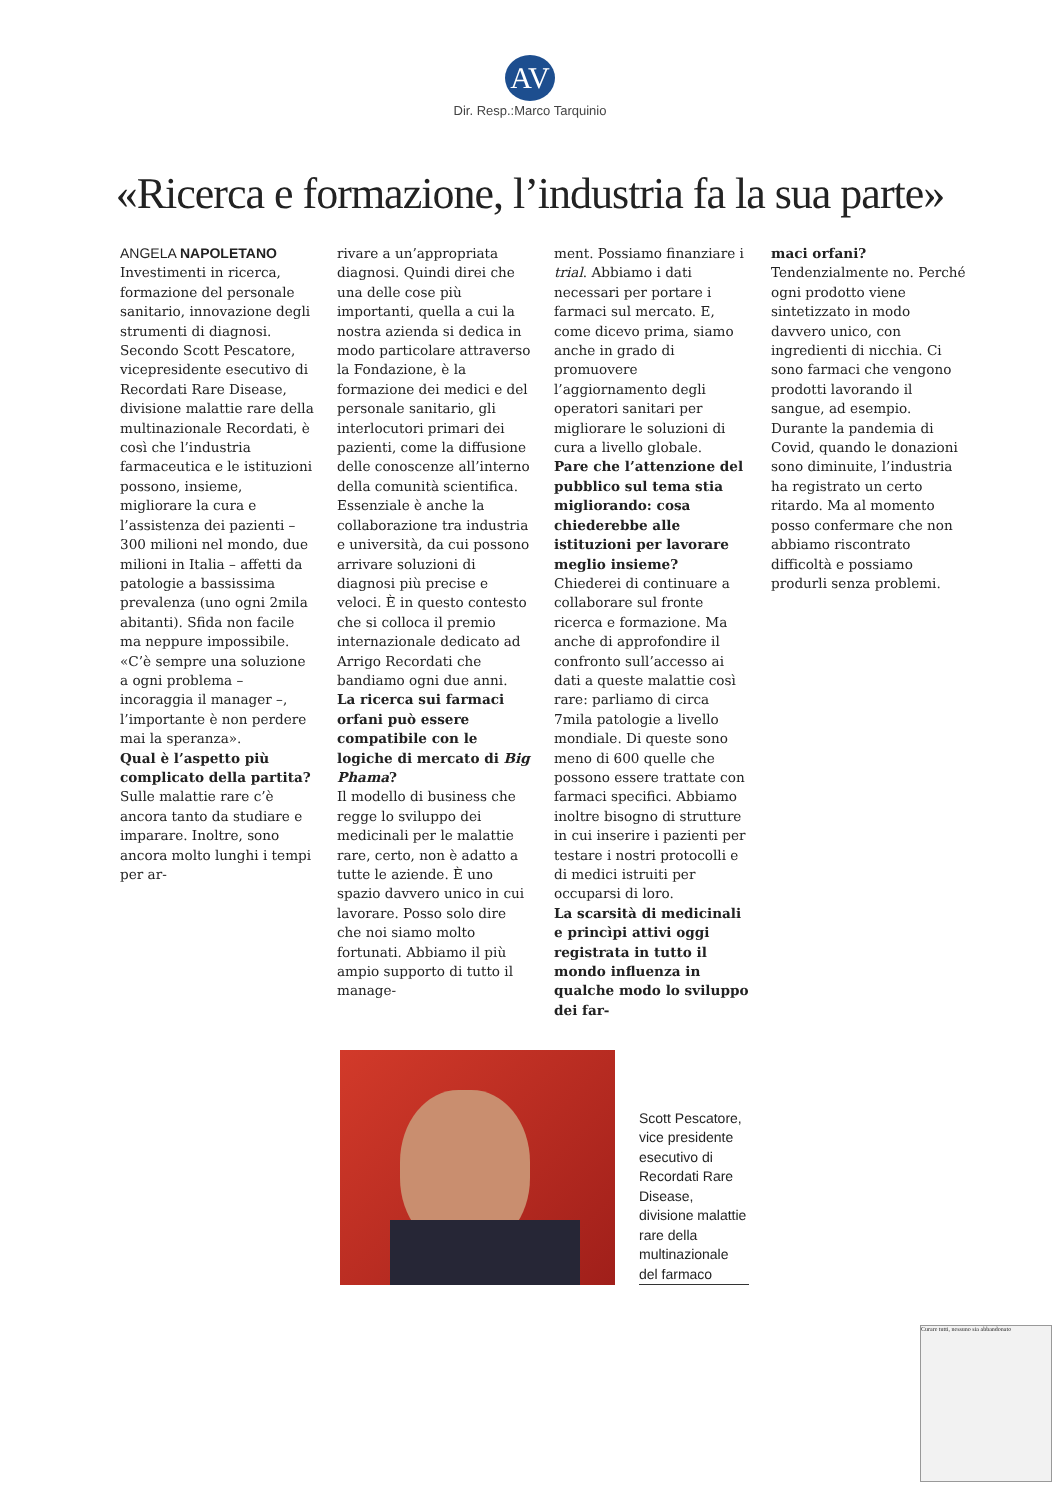AV
Dir. Resp.:Marco Tarquinio
«Ricerca e formazione, l’industria fa la sua parte»
ANGELA NAPOLETANO
Investimenti in ricerca, formazione del personale sanitario, innovazione degli strumenti di diagnosi. Secondo Scott Pescatore, vicepresidente esecutivo di Recordati Rare Disease, divisione malattie rare della multinazionale Recordati, è così che l’industria farmaceutica e le istituzioni possono, insieme, migliorare la cura e l’assistenza dei pazienti – 300 milioni nel mondo, due milioni in Italia – affetti da patologie a bassissima prevalenza (uno ogni 2mila abitanti). Sfida non facile ma neppure impossibile. «C’è sempre una soluzione a ogni problema – incoraggia il manager –, l’importante è non perdere mai la speranza».
Qual è l’aspetto più complicato della partita?
Sulle malattie rare c’è ancora tanto da studiare e imparare. Inoltre, sono ancora molto lunghi i tempi per ar-
rivare a un’appropriata diagnosi. Quindi direi che una delle cose più importanti, quella a cui la nostra azienda si dedica in modo particolare attraverso la Fondazione, è la formazione dei medici e del personale sanitario, gli interlocutori primari dei pazienti, come la diffusione delle conoscenze all’interno della comunità scientifica. Essenziale è anche la collaborazione tra industria e università, da cui possono arrivare soluzioni di diagnosi più precise e veloci. È in questo contesto che si colloca il premio internazionale dedicato ad Arrigo Recordati che bandiamo ogni due anni.
La ricerca sui farmaci orfani può essere compatibile con le logiche di mercato di Big Phama?
Il modello di business che regge lo sviluppo dei medicinali per le malattie rare, certo, non è adatto a tutte le aziende. È uno spazio davvero unico in cui lavorare. Posso solo dire che noi siamo molto fortunati. Abbiamo il più ampio supporto di tutto il manage-
ment. Possiamo finanziare i trial. Abbiamo i dati necessari per portare i farmaci sul mercato. E, come dicevo prima, siamo anche in grado di promuovere l’aggiornamento degli operatori sanitari per migliorare le soluzioni di cura a livello globale.
Pare che l’attenzione del pubblico sul tema stia migliorando: cosa chiederebbe alle istituzioni per lavorare meglio insieme?
Chiederei di continuare a collaborare sul fronte ricerca e formazione. Ma anche di approfondire il confronto sull’accesso ai dati a queste malattie così rare: parliamo di circa 7mila patologie a livello mondiale. Di queste sono meno di 600 quelle che possono essere trattate con farmaci specifici. Abbiamo inoltre bisogno di strutture in cui inserire i pazienti per testare i nostri protocolli e di medici istruiti per occuparsi di loro.
La scarsità di medicinali e princìpi attivi oggi registrata in tutto il mondo influenza in qualche modo lo sviluppo dei far-
maci orfani?
Tendenzialmente no. Perché ogni prodotto viene sintetizzato in modo davvero unico, con ingredienti di nicchia. Ci sono farmaci che vengono prodotti lavorando il sangue, ad esempio. Durante la pandemia di Covid, quando le donazioni sono diminuite, l’industria ha registrato un certo ritardo. Ma al momento posso confermare che non abbiamo riscontrato difficoltà e possiamo produrli senza problemi.
Scott Pescatore, vice presidente esecutivo di Recordati Rare Disease, divisione malattie rare della multinazionale del farmaco
Curare tutti, nessuno sia abbandonato